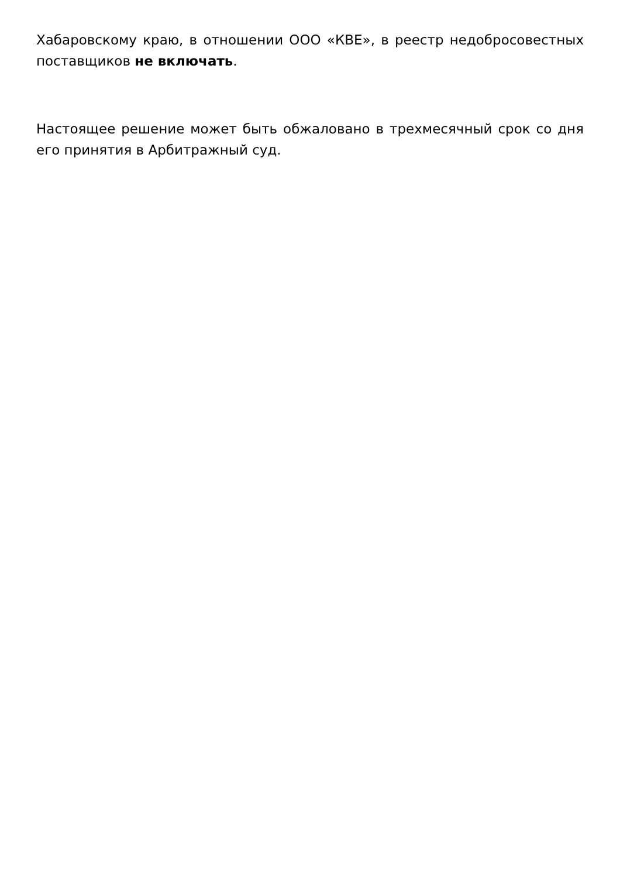Хабаровскому краю, в отношении ООО «КВЕ», в реестр недобросовестных поставщиков не включать.
Настоящее решение может быть обжаловано в трехмесячный срок со дня его принятия в Арбитражный суд.